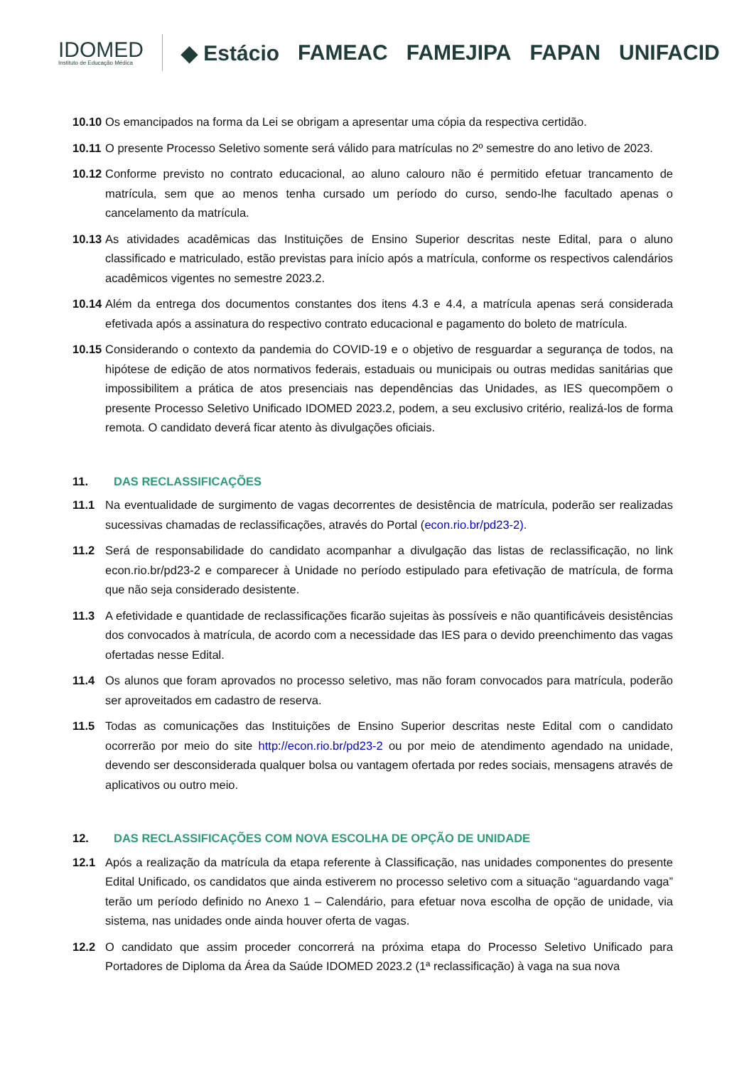IDOMED
Instituto de Educação Médica
◆ Estácio FAMEAC FAMEJIPA FAPAN UNIFACID
10.10
Os emancipados na forma da Lei se obrigam a apresentar uma cópia da respectiva certidão.
10.11
O presente Processo Seletivo somente será válido para matrículas no 2º semestre do ano letivo de 2023.
10.12
Conforme previsto no contrato educacional, ao aluno calouro não é permitido efetuar trancamento de matrícula, sem que ao menos tenha cursado um período do curso, sendo-lhe facultado apenas o cancelamento da matrícula.
10.13
As atividades acadêmicas das Instituições de Ensino Superior descritas neste Edital, para o aluno classificado e matriculado, estão previstas para início após a matrícula, conforme os respectivos calendários acadêmicos vigentes no semestre 2023.2.
10.14
Além da entrega dos documentos constantes dos itens 4.3 e 4.4, a matrícula apenas será considerada efetivada após a assinatura do respectivo contrato educacional e pagamento do boleto de matrícula.
10.15
Considerando o contexto da pandemia do COVID-19 e o objetivo de resguardar a segurança de todos, na hipótese de edição de atos normativos federais, estaduais ou municipais ou outras medidas sanitárias que impossibilitem a prática de atos presenciais nas dependências das Unidades, as IES quecompõem o presente Processo Seletivo Unificado IDOMED 2023.2, podem, a seu exclusivo critério, realizá-los de forma remota. O candidato deverá ficar atento às divulgações oficiais.
11. DAS RECLASSIFICAÇÕES
11.1 Na eventualidade de surgimento de vagas decorrentes de desistência de matrícula, poderão ser realizadas sucessivas chamadas de reclassificações, através do Portal (econ.rio.br/pd23-2).
11.2 Será de responsabilidade do candidato acompanhar a divulgação das listas de reclassificação, no link econ.rio.br/pd23-2 e comparecer à Unidade no período estipulado para efetivação de matrícula, de forma que não seja considerado desistente.
11.3 A efetividade e quantidade de reclassificações ficarão sujeitas às possíveis e não quantificáveis desistências dos convocados à matrícula, de acordo com a necessidade das IES para o devido preenchimento das vagas ofertadas nesse Edital.
11.4 Os alunos que foram aprovados no processo seletivo, mas não foram convocados para matrícula, poderão ser aproveitados em cadastro de reserva.
11.5 Todas as comunicações das Instituições de Ensino Superior descritas neste Edital com o candidato ocorrerão por meio do site http://econ.rio.br/pd23-2 ou por meio de atendimento agendado na unidade, devendo ser desconsiderada qualquer bolsa ou vantagem ofertada por redes sociais, mensagens através de aplicativos ou outro meio.
12. DAS RECLASSIFICAÇÕES COM NOVA ESCOLHA DE OPÇÃO DE UNIDADE
12.1 Após a realização da matrícula da etapa referente à Classificação, nas unidades componentes do presente Edital Unificado, os candidatos que ainda estiverem no processo seletivo com a situação “aguardando vaga” terão um período definido no Anexo 1 – Calendário, para efetuar nova escolha de opção de unidade, via sistema, nas unidades onde ainda houver oferta de vagas.
12.2 O candidato que assim proceder concorrerá na próxima etapa do Processo Seletivo Unificado para Portadores de Diploma da Área da Saúde IDOMED 2023.2 (1ª reclassificação) à vaga na sua nova